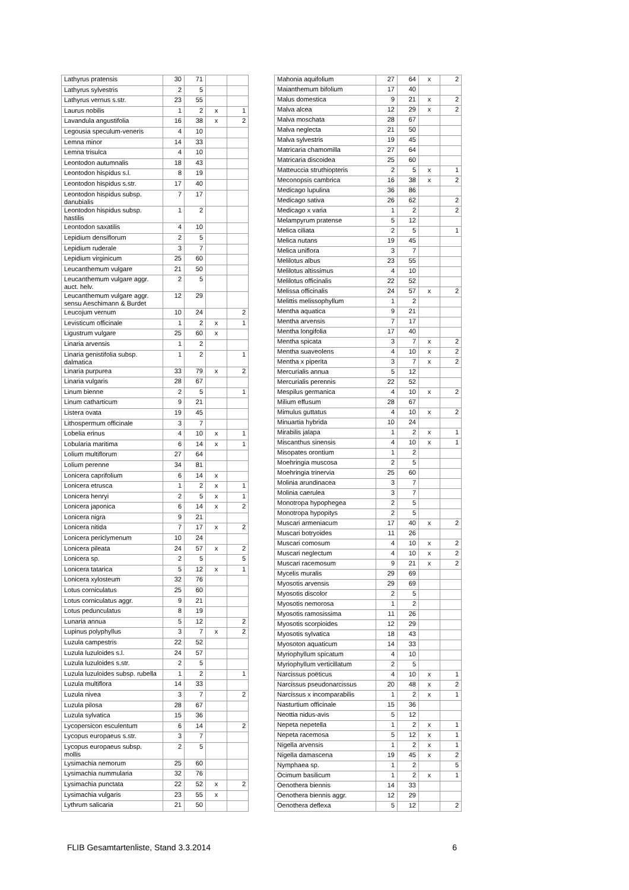| Lathyrus pratensis | 30 | 71 | | |
| Lathyrus sylvestris | 2 | 5 | | |
| Lathyrus vernus s.str. | 23 | 55 | | |
| Laurus nobilis | 1 | 2 | x | 1 |
| Lavandula angustifolia | 16 | 38 | x | 2 |
| Legousia speculum-veneris | 4 | 10 | | |
| Lemna minor | 14 | 33 | | |
| Lemna trisulca | 4 | 10 | | |
| Leontodon autumnalis | 18 | 43 | | |
| Leontodon hispidus s.l. | 8 | 19 | | |
| Leontodon hispidus s.str. | 17 | 40 | | |
| Leontodon hispidus subsp. danubialis | 7 | 17 | | |
| Leontodon hispidus subsp. hastilis | 1 | 2 | | |
| Leontodon saxatilis | 4 | 10 | | |
| Lepidium densiflorum | 2 | 5 | | |
| Lepidium ruderale | 3 | 7 | | |
| Lepidium virginicum | 25 | 60 | | |
| Leucanthemum vulgare | 21 | 50 | | |
| Leucanthemum vulgare aggr. auct. helv. | 2 | 5 | | |
| Leucanthemum vulgare aggr. sensu Aeschimann & Burdet | 12 | 29 | | |
| Leucojum vernum | 10 | 24 | | 2 |
| Levisticum officinale | 1 | 2 | x | 1 |
| Ligustrum vulgare | 25 | 60 | x | |
| Linaria arvensis | 1 | 2 | | |
| Linaria genistifolia subsp. dalmatica | 1 | 2 | | 1 |
| Linaria purpurea | 33 | 79 | x | 2 |
| Linaria vulgaris | 28 | 67 | | |
| Linum bienne | 2 | 5 | | 1 |
| Linum catharticum | 9 | 21 | | |
| Listera ovata | 19 | 45 | | |
| Lithospermum officinale | 3 | 7 | | |
| Lobelia erinus | 4 | 10 | x | 1 |
| Lobularia maritima | 6 | 14 | x | 1 |
| Lolium multiflorum | 27 | 64 | | |
| Lolium perenne | 34 | 81 | | |
| Lonicera caprifolium | 6 | 14 | x | |
| Lonicera etrusca | 1 | 2 | x | 1 |
| Lonicera henryi | 2 | 5 | x | 1 |
| Lonicera japonica | 6 | 14 | x | 2 |
| Lonicera nigra | 9 | 21 | | |
| Lonicera nitida | 7 | 17 | x | 2 |
| Lonicera periclymenum | 10 | 24 | | |
| Lonicera pileata | 24 | 57 | x | 2 |
| Lonicera sp. | 2 | 5 | | 5 |
| Lonicera tatarica | 5 | 12 | x | 1 |
| Lonicera xylosteum | 32 | 76 | | |
| Lotus corniculatus | 25 | 60 | | |
| Lotus corniculatus aggr. | 9 | 21 | | |
| Lotus pedunculatus | 8 | 19 | | |
| Lunaria annua | 5 | 12 | | 2 |
| Lupinus polyphyllus | 3 | 7 | x | 2 |
| Luzula campestris | 22 | 52 | | |
| Luzula luzuloides s.l. | 24 | 57 | | |
| Luzula luzuloides s.str. | 2 | 5 | | |
| Luzula luzuloides subsp. rubella | 1 | 2 | | 1 |
| Luzula multiflora | 14 | 33 | | |
| Luzula nivea | 3 | 7 | | 2 |
| Luzula pilosa | 28 | 67 | | |
| Luzula sylvatica | 15 | 36 | | |
| Lycopersicon esculentum | 6 | 14 | | 2 |
| Lycopus europaeus s.str. | 3 | 7 | | |
| Lycopus europaeus subsp. mollis | 2 | 5 | | |
| Lysimachia nemorum | 25 | 60 | | |
| Lysimachia nummularia | 32 | 76 | | |
| Lysimachia punctata | 22 | 52 | x | 2 |
| Lysimachia vulgaris | 23 | 55 | x | |
| Lythrum salicaria | 21 | 50 | | |
| Mahonia aquifolium | 27 | 64 | x | 2 |
| Maianthemum bifolium | 17 | 40 | | |
| Malus domestica | 9 | 21 | x | 2 |
| Malva alcea | 12 | 29 | x | 2 |
| Malva moschata | 28 | 67 | | |
| Malva neglecta | 21 | 50 | | |
| Malva sylvestris | 19 | 45 | | |
| Matricaria chamomilla | 27 | 64 | | |
| Matricaria discoidea | 25 | 60 | | |
| Matteuccia struthiopteris | 2 | 5 | x | 1 |
| Meconopsis cambrica | 16 | 38 | x | 2 |
| Medicago lupulina | 36 | 86 | | |
| Medicago sativa | 26 | 62 | | 2 |
| Medicago x varia | 1 | 2 | | 2 |
| Melampyrum pratense | 5 | 12 | | |
| Melica ciliata | 2 | 5 | | 1 |
| Melica nutans | 19 | 45 | | |
| Melica uniflora | 3 | 7 | | |
| Melilotus albus | 23 | 55 | | |
| Melilotus altissimus | 4 | 10 | | |
| Melilotus officinalis | 22 | 52 | | |
| Melissa officinalis | 24 | 57 | x | 2 |
| Melittis melissophyllum | 1 | 2 | | |
| Mentha aquatica | 9 | 21 | | |
| Mentha arvensis | 7 | 17 | | |
| Mentha longifolia | 17 | 40 | | |
| Mentha spicata | 3 | 7 | x | 2 |
| Mentha suaveolens | 4 | 10 | x | 2 |
| Mentha x piperita | 3 | 7 | x | 2 |
| Mercurialis annua | 5 | 12 | | |
| Mercurialis perennis | 22 | 52 | | |
| Mespilus germanica | 4 | 10 | x | 2 |
| Milium effusum | 28 | 67 | | |
| Mimulus guttatus | 4 | 10 | x | 2 |
| Minuartia hybrida | 10 | 24 | | |
| Mirabilis jalapa | 1 | 2 | x | 1 |
| Miscanthus sinensis | 4 | 10 | x | 1 |
| Misopates orontium | 1 | 2 | | |
| Moehringia muscosa | 2 | 5 | | |
| Moehringia trinervia | 25 | 60 | | |
| Molinia arundinacea | 3 | 7 | | |
| Molinia caerulea | 3 | 7 | | |
| Monotropa hypophegea | 2 | 5 | | |
| Monotropa hypopitys | 2 | 5 | | |
| Muscari armeniacum | 17 | 40 | x | 2 |
| Muscari botryoides | 11 | 26 | | |
| Muscari comosum | 4 | 10 | x | 2 |
| Muscari neglectum | 4 | 10 | x | 2 |
| Muscari racemosum | 9 | 21 | x | 2 |
| Mycelis muralis | 29 | 69 | | |
| Myosotis arvensis | 29 | 69 | | |
| Myosotis discolor | 2 | 5 | | |
| Myosotis nemorosa | 1 | 2 | | |
| Myosotis ramosissima | 11 | 26 | | |
| Myosotis scorpioides | 12 | 29 | | |
| Myosotis sylvatica | 18 | 43 | | |
| Myosoton aquaticum | 14 | 33 | | |
| Myriophyllum spicatum | 4 | 10 | | |
| Myriophyllum verticillatum | 2 | 5 | | |
| Narcissus poëticus | 4 | 10 | x | 1 |
| Narcissus pseudonarcissus | 20 | 48 | x | 2 |
| Narcissus x incomparabilis | 1 | 2 | x | 1 |
| Nasturtium officinale | 15 | 36 | | |
| Neottia nidus-avis | 5 | 12 | | |
| Nepeta nepetella | 1 | 2 | x | 1 |
| Nepeta racemosa | 5 | 12 | x | 1 |
| Nigella arvensis | 1 | 2 | x | 1 |
| Nigella damascena | 19 | 45 | x | 2 |
| Nymphaea sp. | 1 | 2 | | 5 |
| Ocimum basilicum | 1 | 2 | x | 1 |
| Oenothera biennis | 14 | 33 | | |
| Oenothera biennis aggr. | 12 | 29 | | |
| Oenothera deflexa | 5 | 12 | | 2 |
FLIB Gesamtartenliste, Stand 3.3.2014 6